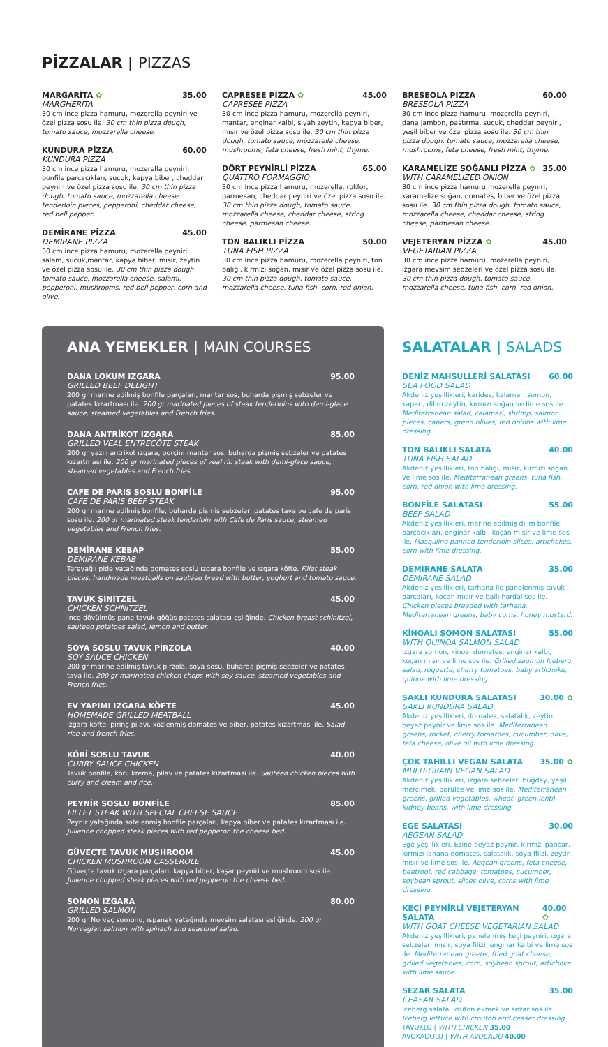PİZZALAR | PIZZAS
MARGARİTA ✿ 35.00
MARGHERITA
30 cm ince pizza hamuru, mozerella peyniri ve özel pizza sosu ile. 30 cm thin pizza dough, tomato sauce, mozzarella cheese.
KUNDURA PİZZA 60.00
KUNDURA PIZZA
30 cm ince pizza hamuru, mozerella peyniri, bonfile parçacıkları, sucuk, kapya biber, cheddar peyniri ve özel pizza sosu ile. 30 cm thin pizza dough, tomato sauce, mozzarella cheese, tenderloin pieces, pepperoni, cheddar cheese, red bell pepper.
DEMİRANE PİZZA 45.00
DEMIRANE PIZZA
30 cm ince pizza hamuru, mozerella peyniri, salam, sucuk,mantar, kapya biber, mısır, zeytin ve özel pizza sosu ile. 30 cm thin pizza dough, tomato sauce, mozzarella cheese, salami, pepperoni, mushrooms, red bell pepper, corn and olive.
CAPRESEE PİZZA ✿ 45.00
CAPRESEE PIZZA
30 cm ince pizza hamuru, mozerella peyniri, mantar, enginar kalbi, siyah zeytin, kapya biber, mısır ve özel pizza sosu ile. 30 cm thin pizza dough, tomato sauce, mozzarella cheese, mushrooms, feta cheese, fresh mint, thyme.
DÖRT PEYNİRLİ PİZZA 65.00
QUATTRO FORMAGGIO
30 cm ince pizza hamuru, mozerella, rokfor, parmesan, cheddar peyniri ve özel pizza sosu ile. 30 cm thin pizza dough, tomato sauce, mozzarella cheese, cheddar cheese, string cheese, parmesan cheese.
TON BALIKLI PİZZA 50.00
TUNA FISH PIZZA
30 cm ince pizza hamuru, mozerella peyniri, ton balığı, kırmızı soğan, mısır ve özel pizza sosu ile. 30 cm thin pizza dough, tomato sauce, mozzarella cheese, tuna fish, corn, red onion.
BRESEOLA PİZZA 60.00
BRESEOLA PIZZA
30 cm ince pizza hamuru, mozerella peyniri, dana jambon, pastırma, sucuk, cheddar peyniri, yeşil biber ve özel pizza sosu ile. 30 cm thin pizza dough, tomato sauce, mozzarella cheese, mushrooms, feta cheese, fresh mint, thyme.
KARAMELİZE SOĞANLI PİZZA ✿ 35.00
WITH CARAMELIZED ONION
30 cm ince pizza hamuru,mozerella peyniri, karamelize soğan, domates, biber ve özel pizza sosu ile. 30 cm thin pizza dough, tomato sauce, mozzarella cheese, cheddar cheese, string cheese, parmesan cheese.
VEJETERYAN PİZZA ✿ 45.00
VEGETARIAN PIZZA
30 cm ince pizza hamuru, mozerella peyniri, ızgara mevsim sebzeleri ve özel pizza sosu ile. 30 cm thin pizza dough, tomato sauce, mozzarella cheese, tuna fish, corn, red onion.
ANA YEMEKLER | MAIN COURSES
DANA LOKUM IZGARA 95.00
GRILLED BEEF DELIGHT
200 gr marine edilmiş bonfile parçaları, mantar sos, buharda pişmiş sebzeler ve patates kızartması ile. 200 gr marinated pieces of steak tenderloins with demi-glace sauce, steamed vegetables and French fries.
DANA ANTRİKOT IZGARA 85.00
GRILLED VEAL ENTRECÔTE STEAK
200 gr yazılı antrikot ızgara, porçini mantar sos, buharda pişmiş sebzeler ve patates kızartması ile. 200 gr marinated pieces of veal rib steak with demi-glace sauce, steamed vegetables and French fries.
CAFE DE PARIS SOSLU BONFİLE 95.00
CAFE DE PARIS BEEF STEAK
200 gr marine edilmiş bonfile, buharda pişmiş sebzeler, patates tava ve cafe de paris sosu ile. 200 gr marinated steak tenderloin with Cafe de Paris sauce, steamed vegetables and French fries.
DEMİRANE KEBAP 55.00
DEMIRANE KEBAB
Tereyağlı pide yatağında domates soslu ızgara bonfile ve ızgara köfte. Fillet steak pieces, handmade meatballs on sautéed bread with butter, yoghurt and tomato sauce.
TAVUK ŞİNİTZEL 45.00
CHICKEN SCHNITZEL
İnce dövülmüş pane tavuk göğüs patates salatası eşliğinde. Chicken breast schinitzel, sauteed potatoes salad, lemon and butter.
SOYA SOSLU TAVUK PİRZOLA 40.00
SOY SAUCE CHICKEN
200 gr marine edilmiş tavuk pirzola, soya sosu, buharda pişmiş sebzeler ve patates tava ile. 200 gr marinated chicken chops with soy sauce, steamed vegetables and French fries.
EV YAPIMI IZGARA KÖFTE 45.00
HOMEMADE GRILLED MEATBALL
Izgara köfte, pirinç pilavı, közlenmiş domates ve biber, patates kızartması ile. Salad, rice and french fries.
KÖRİ SOSLU TAVUK 40.00
CURRY SAUCE CHICKEN
Tavuk bonfile, köri, krema, pilav ve patates kızartması ile. Sautéed chicken pieces with curry and cream and rice.
PEYNİR SOSLU BONFİLE 85.00
FILLET STEAK WITH SPECIAL CHEESE SAUCE
Peynir yatağında sotelenmiş bonfile parçaları, kapya biber ve patates kızartması ile. Julienne chopped steak pieces with red pepperon the cheese bed.
GÜVEÇTE TAVUK MUSHROOM 45.00
CHICKEN MUSHROOM CASSEROLE
Güveçte tavuk ızgara parçaları, kapya biber, kaşar peyniri ve mushroom sos ile. Julienne chopped steak pieces with red pepperon the cheese bed.
SOMON IZGARA 80.00
GRILLED SALMON
200 gr Norveç somonu, ıspanak yatağında mevsim salatası eşliğinde. 200 gr Norvegian salmon with spinach and seasonal salad.
SALATALAR | SALADS
DENİZ MAHSULLERİ SALATASI 60.00
SEA FOOD SALAD
Akdeniz yeşillikleri, karides, kalamar, somon, kapari, dilim zeytin, kırmızı soğan ve lime sos ile. Mediterranean salad, calamari, shrimp, salmon pieces, capers, green olives, red onions with lime dressing.
TON BALIKLI SALATA 40.00
TUNA FISH SALAD
Akdeniz yeşillikleri, ton balığı, mısır, kırmızı soğan ve lime sos ile. Mediterranean greens, tuna fish, corn, red onion with lime dressing.
BONFİLE SALATASI 55.00
BEEF SALAD
Akdeniz yeşillikleri, marine edilmiş dilim bonfile parçacıkları, enginar kalbi, koçan mısır ve lime sos ile. Masquline panned tenderloin slices, artichokes, corn with lime dressing.
DEMİRANE SALATA 35.00
DEMIRANE SALAD
Akdeniz yeşillikleri, tarhana ile panelenmiş tavuk parçaları, koçan mısır ve ballı hardal sos ile. Chicken pieces breaded with tarhana, Mediterranean greens, baby corns, honey mustard.
KİNOALI SOMON SALATASI 55.00
WITH QUINOA SALMON SALAD
Izgara somon, kinoa, domates, enginar kalbi, koçan mısır ve lime sos ile. Grilled saumon Iceberg salad, roquette, cherry tomatoes, baby artichoke, quinoa with lime dressing.
SAKLI KUNDURA SALATASI 30.00 ✿
SAKLI KUNDURA SALAD
Akdeniz yeşillikleri, domates, salatalık, zeytin, beyaz peynir ve lime sos ile. Mediterranean greens, rocket, cherry tomatoes, cucumber, olive, feta cheese, olive oil with lime dressing.
ÇOK TAHILLI VEGAN SALATA 35.00 ✿
MULTI-GRAIN VEGAN SALAD
Akdeniz yeşillikleri, ızgara sebzeler, buğday, yeşil mercimek, börülce ve lime sos ile. Mediterranean greens, grilled vegetables, wheat, green lentil, kidney beans, with lime dressing.
EGE SALATASI 30.00
AEGEAN SALAD
Ege yeşillikleri, Ezine beyaz peynir, kırmızı pancar, kırmızı lahana,domates, salatalık, soya filizi, zeytin, mısır ve lime sos ile. Aegean greens, feta cheese, beetroot, red cabbage, tomatoes, cucumber, soybean sprout, slices olive, corns with lime dressing.
KEÇİ PEYNİRLİ VEJETERYAN SALATA 40.00 ✿
WITH GOAT CHEESE VEGETARIAN SALAD
Akdeniz yeşillikleri, panelenmiş keçi peyniri, ızgara sebzeler, mısır, soya filizi, enginar kalbi ve lime sos ile. Mediterranean greens, fried goat cheese, grilled vegetables, corn, soybean sprout, artichoke with lime sauce.
SEZAR SALATA 35.00
CEASAR SALAD
Iceberg salata, kruton ekmek ve sezar sos ile. Iceberg lettuce with crouton and ceaser dressing.
TAVUKLU | WITH CHICKEN 35.00
AVOKADOLU | WITH AVOCADO 40.00